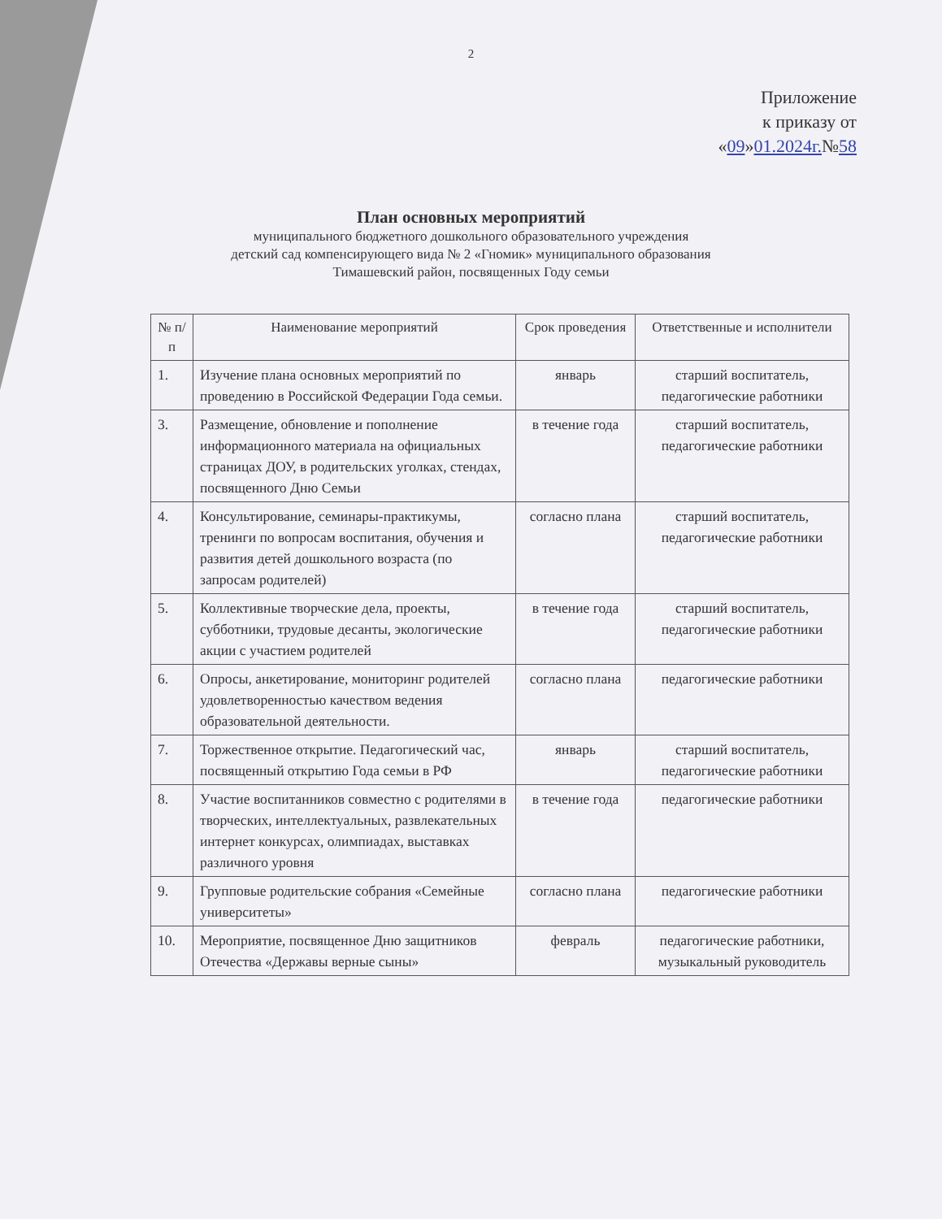2
Приложение
к приказу от
«09»01.2024г.№58
План основных мероприятий
муниципального бюджетного дошкольного образовательного учреждения
детский сад компенсирующего вида № 2 «Гномик» муниципального образования
Тимашевский район, посвященных Году семьи
| № п/п | Наименование мероприятий | Срок проведения | Ответственные и исполнители |
| --- | --- | --- | --- |
| 1. | Изучение плана основных мероприятий по проведению в Российской Федерации Года семьи. | январь | старший воспитатель, педагогические работники |
| 3. | Размещение, обновление и пополнение информационного материала на официальных страницах ДОУ, в родительских уголках, стендах, посвященного Дню Семьи | в течение года | старший воспитатель, педагогические работники |
| 4. | Консультирование, семинары-практикумы, тренинги по вопросам воспитания, обучения и развития детей дошкольного возраста (по запросам родителей) | согласно плана | старший воспитатель, педагогические работники |
| 5. | Коллективные творческие дела, проекты, субботники, трудовые десанты, экологические акции с участием родителей | в течение года | старший воспитатель, педагогические работники |
| 6. | Опросы, анкетирование, мониторинг родителей удовлетворенностью качеством ведения образовательной деятельности. | согласно плана | педагогические работники |
| 7. | Торжественное открытие. Педагогический час, посвященный открытию Года семьи в РФ | январь | старший воспитатель, педагогические работники |
| 8. | Участие воспитанников совместно с родителями в творческих, интеллектуальных, развлекательных интернет конкурсах, олимпиадах, выставках различного уровня | в течение года | педагогические работники |
| 9. | Групповые родительские собрания «Семейные университеты» | согласно плана | педагогические работники |
| 10. | Мероприятие, посвященное Дню защитников Отечества «Державы верные сыны» | февраль | педагогические работники, музыкальный руководитель |